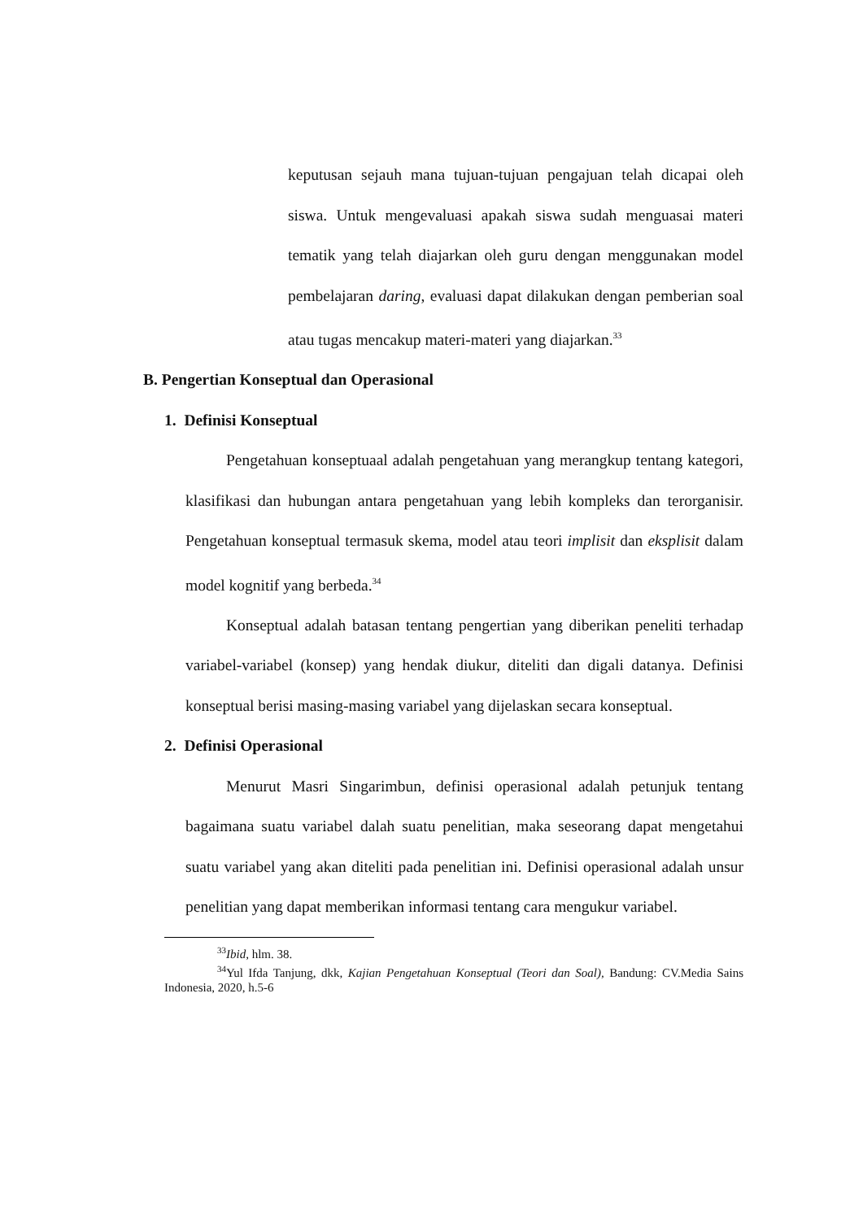keputusan sejauh mana tujuan-tujuan pengajuan telah dicapai oleh siswa. Untuk mengevaluasi apakah siswa sudah menguasai materi tematik yang telah diajarkan oleh guru dengan menggunakan model pembelajaran daring, evaluasi dapat dilakukan dengan pemberian soal atau tugas mencakup materi-materi yang diajarkan.<sup>33</sup>
B. Pengertian Konseptual dan Operasional
1. Definisi Konseptual
Pengetahuan konseptuaal adalah pengetahuan yang merangkup tentang kategori, klasifikasi dan hubungan antara pengetahuan yang lebih kompleks dan terorganisir. Pengetahuan konseptual termasuk skema, model atau teori implisit dan eksplisit dalam model kognitif yang berbeda.<sup>34</sup>
Konseptual adalah batasan tentang pengertian yang diberikan peneliti terhadap variabel-variabel (konsep) yang hendak diukur, diteliti dan digali datanya. Definisi konseptual berisi masing-masing variabel yang dijelaskan secara konseptual.
2. Definisi Operasional
Menurut Masri Singarimbun, definisi operasional adalah petunjuk tentang bagaimana suatu variabel dalah suatu penelitian, maka seseorang dapat mengetahui suatu variabel yang akan diteliti pada penelitian ini. Definisi operasional adalah unsur penelitian yang dapat memberikan informasi tentang cara mengukur variabel.
<sup>33</sup> Ibid, hlm. 38.
<sup>34</sup> Yul Ifda Tanjung, dkk, Kajian Pengetahuan Konseptual (Teori dan Soal), Bandung: CV.Media Sains Indonesia, 2020, h.5-6